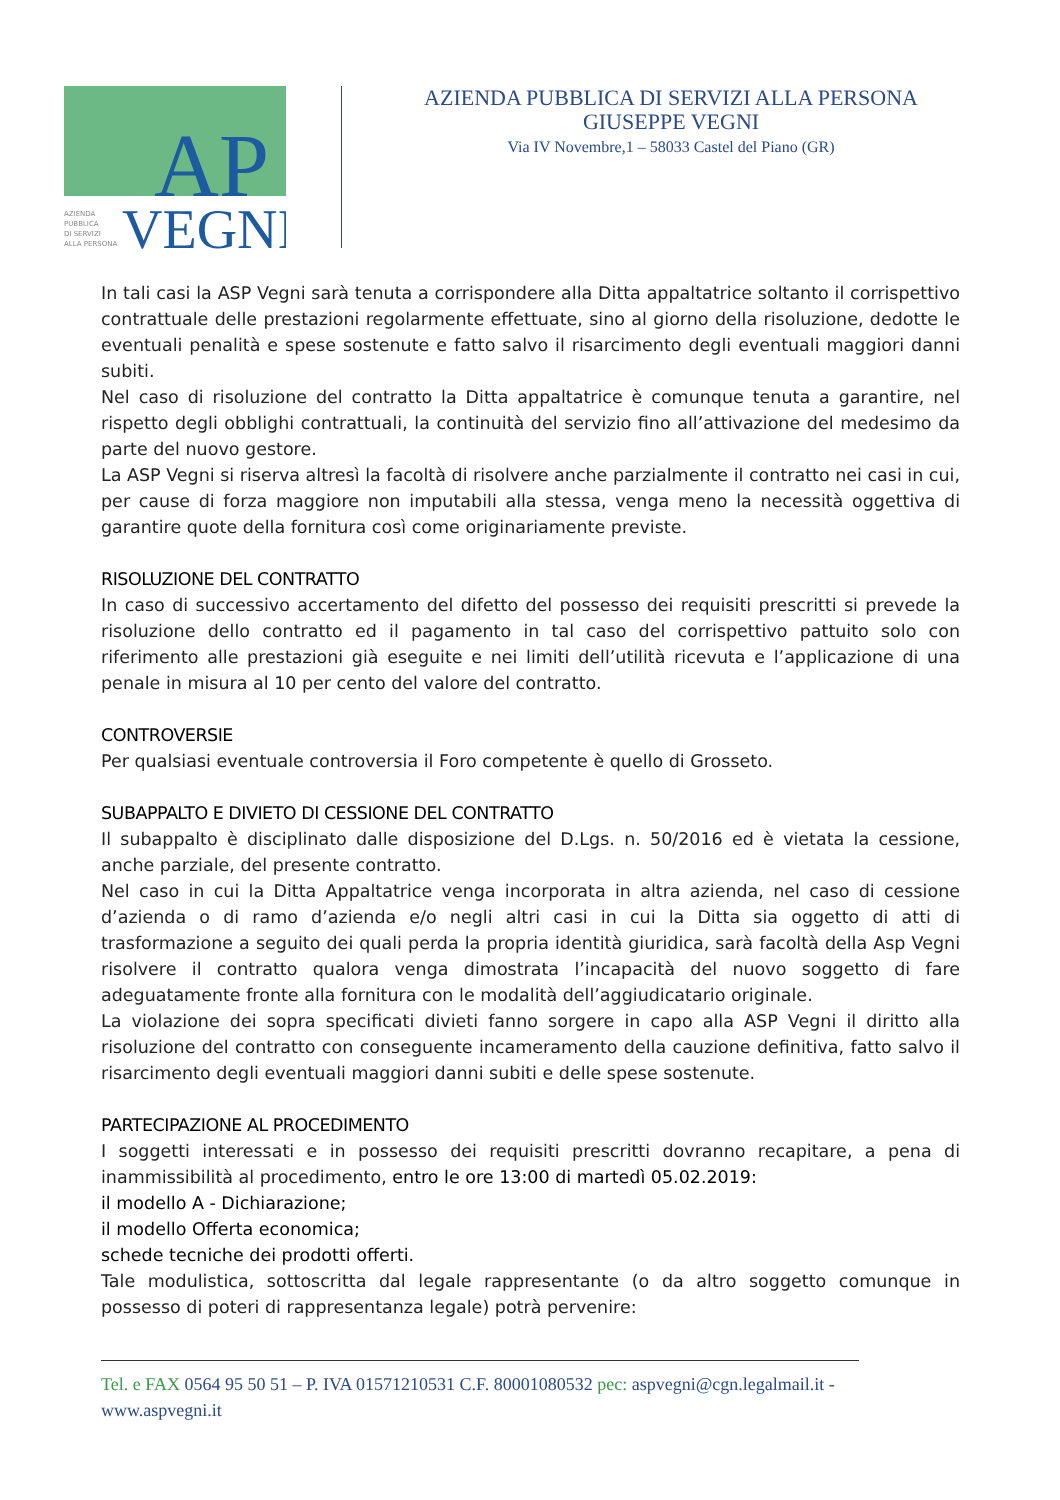AP
VEGNI
AZIENDA
PUBBLICA
DI SERVIZI
ALLA PERSONA
AZIENDA PUBBLICA DI SERVIZI ALLA PERSONA
GIUSEPPE VEGNI
Via IV Novembre,1 – 58033 Castel del Piano (GR)
In tali casi la ASP Vegni sarà tenuta a corrispondere alla Ditta appaltatrice soltanto il corrispettivo contrattuale delle prestazioni regolarmente effettuate, sino al giorno della risoluzione, dedotte le eventuali penalità e spese sostenute e fatto salvo il risarcimento degli eventuali maggiori danni subiti.
Nel caso di risoluzione del contratto la Ditta appaltatrice è comunque tenuta a garantire, nel rispetto degli obblighi contrattuali, la continuità del servizio fino all’attivazione del medesimo da parte del nuovo gestore.
La ASP Vegni si riserva altresì la facoltà di risolvere anche parzialmente il contratto nei casi in cui, per cause di forza maggiore non imputabili alla stessa, venga meno la necessità oggettiva di garantire quote della fornitura così come originariamente previste.
RISOLUZIONE DEL CONTRATTO
In caso di successivo accertamento del difetto del possesso dei requisiti prescritti si prevede la risoluzione dello contratto ed il pagamento in tal caso del corrispettivo pattuito solo con riferimento alle prestazioni già eseguite e nei limiti dell’utilità ricevuta e l’applicazione di una penale in misura al 10 per cento del valore del contratto.
CONTROVERSIE
Per qualsiasi eventuale controversia il Foro competente è quello di Grosseto.
SUBAPPALTO E DIVIETO DI CESSIONE DEL CONTRATTO
Il subappalto è disciplinato dalle disposizione del D.Lgs. n. 50/2016 ed è vietata la cessione, anche parziale, del presente contratto.
Nel caso in cui la Ditta Appaltatrice venga incorporata in altra azienda, nel caso di cessione d’azienda o di ramo d’azienda e/o negli altri casi in cui la Ditta sia oggetto di atti di trasformazione a seguito dei quali perda la propria identità giuridica, sarà facoltà della Asp Vegni risolvere il contratto qualora venga dimostrata l’incapacità del nuovo soggetto di fare adeguatamente fronte alla fornitura con le modalità dell’aggiudicatario originale.
La violazione dei sopra specificati divieti fanno sorgere in capo alla ASP Vegni il diritto alla risoluzione del contratto con conseguente incameramento della cauzione definitiva, fatto salvo il risarcimento degli eventuali maggiori danni subiti e delle spese sostenute.
PARTECIPAZIONE AL PROCEDIMENTO
I soggetti interessati e in possesso dei requisiti prescritti dovranno recapitare, a pena di inammissibilità al procedimento, entro le ore 13:00 di martedì 05.02.2019:
il modello A - Dichiarazione;
il modello Offerta economica;
schede tecniche dei prodotti offerti.
Tale modulistica, sottoscritta dal legale rappresentante (o da altro soggetto comunque in possesso di poteri di rappresentanza legale) potrà pervenire:
Tel. e FAX 0564 95 50 51 – P. IVA 01571210531 C.F. 80001080532 pec: aspvegni@cgn.legalmail.it - www.aspvegni.it